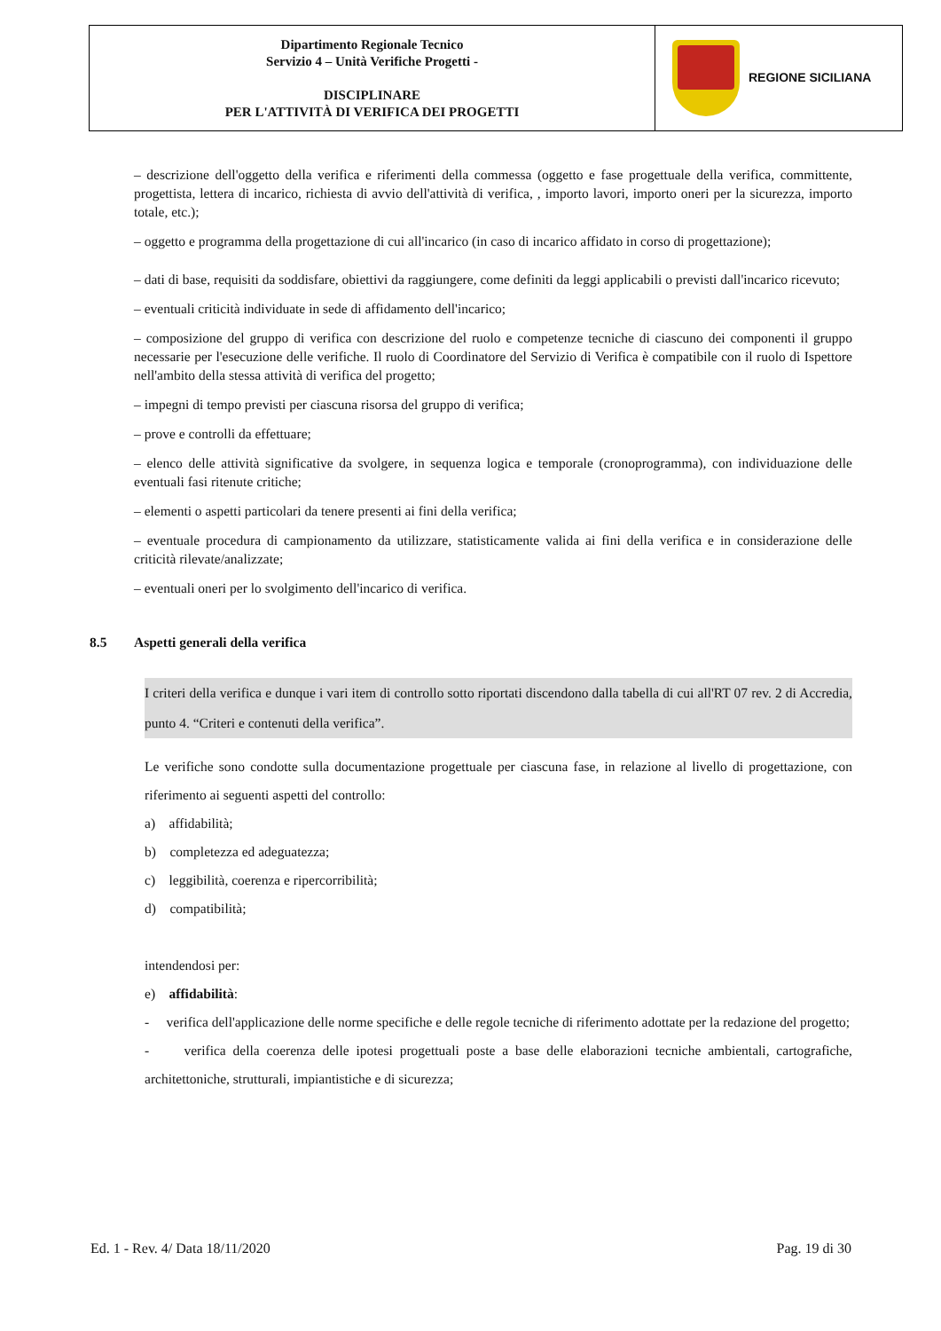| Dipartimento Regionale Tecnico Servizio 4 – Unità Verifiche Progetti - DISCIPLINARE PER L'ATTIVITÀ DI VERIFICA DEI PROGETTI | REGIONE SICILIANA |
– descrizione dell'oggetto della verifica e riferimenti della commessa (oggetto e fase progettuale della verifica, committente, progettista, lettera di incarico, richiesta di avvio dell'attività di verifica, , importo lavori, importo oneri per la sicurezza, importo totale, etc.);
– oggetto e programma della progettazione di cui all'incarico (in caso di incarico affidato in corso di progettazione);
– dati di base, requisiti da soddisfare, obiettivi da raggiungere, come definiti da leggi applicabili o previsti dall'incarico ricevuto;
– eventuali criticità individuate in sede di affidamento dell'incarico;
– composizione del gruppo di verifica con descrizione del ruolo e competenze tecniche di ciascuno dei componenti il gruppo necessarie per l'esecuzione delle verifiche. Il ruolo di Coordinatore del Servizio di Verifica è compatibile con il ruolo di Ispettore nell'ambito della stessa attività di verifica del progetto;
– impegni di tempo previsti per ciascuna risorsa del gruppo di verifica;
– prove e controlli da effettuare;
– elenco delle attività significative da svolgere, in sequenza logica e temporale (cronoprogramma), con individuazione delle eventuali fasi ritenute critiche;
– elementi o aspetti particolari da tenere presenti ai fini della verifica;
– eventuale procedura di campionamento da utilizzare, statisticamente valida ai fini della verifica e in considerazione delle criticità rilevate/analizzate;
– eventuali oneri per lo svolgimento dell'incarico di verifica.
8.5 Aspetti generali della verifica
I criteri della verifica e dunque i vari item di controllo sotto riportati discendono dalla tabella di cui all'RT 07 rev. 2 di Accredia, punto 4. “Criteri e contenuti della verifica”.
Le verifiche sono condotte sulla documentazione progettuale per ciascuna fase, in relazione al livello di progettazione, con riferimento ai seguenti aspetti del controllo:
a) affidabilità;
b) completezza ed adeguatezza;
c) leggibilità, coerenza e ripercorribilità;
d) compatibilità;
intendendosi per:
e) affidabilità:
- verifica dell'applicazione delle norme specifiche e delle regole tecniche di riferimento adottate per la redazione del progetto;
- verifica della coerenza delle ipotesi progettuali poste a base delle elaborazioni tecniche ambientali, cartografiche, architettoniche, strutturali, impiantistiche e di sicurezza;
Ed. 1 - Rev. 4/ Data 18/11/2020 Pag. 19 di 30